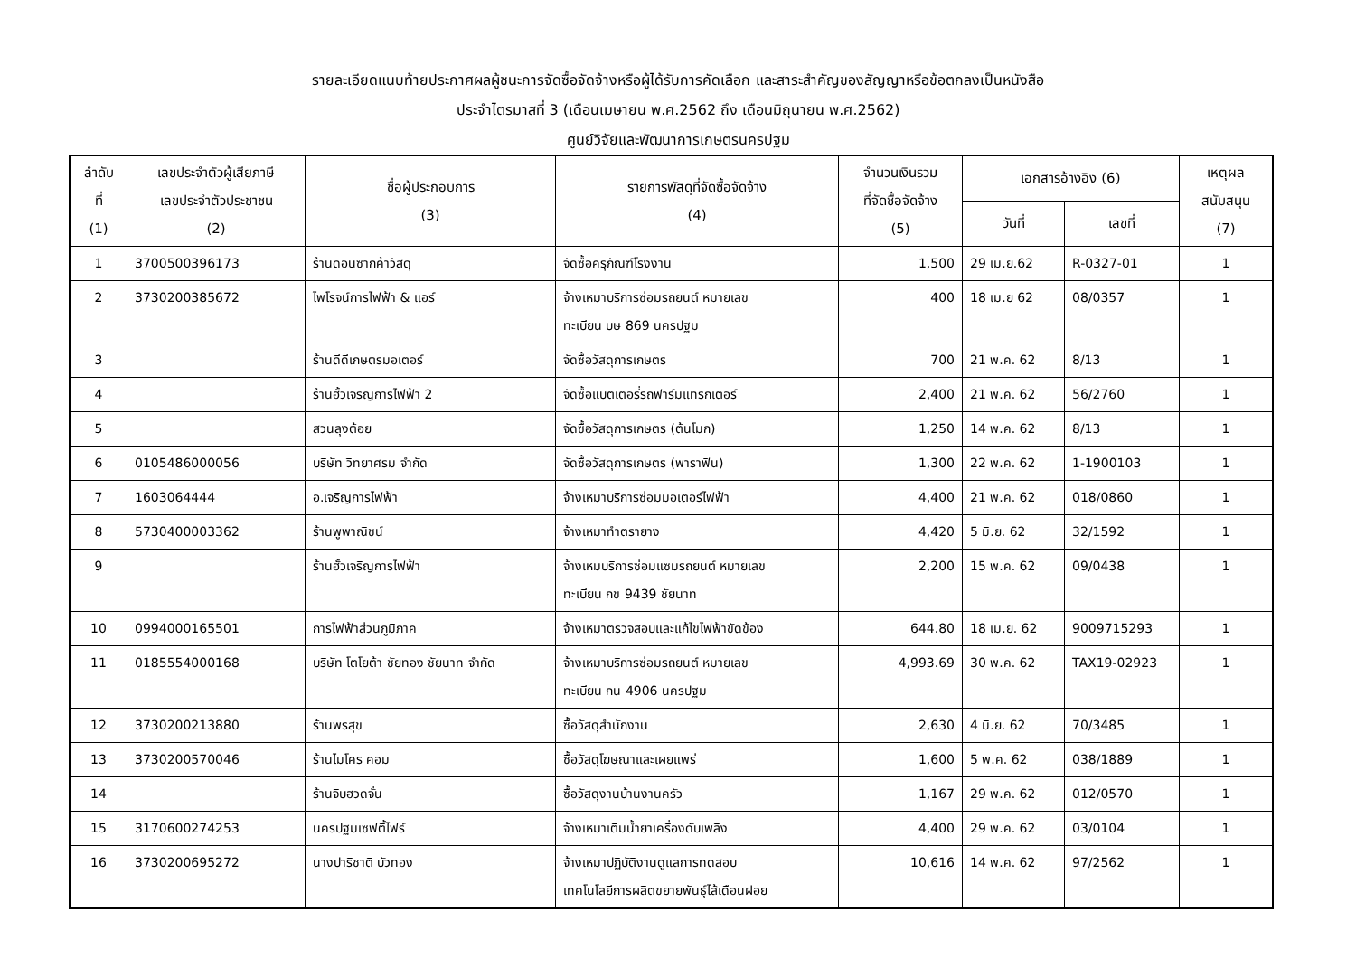รายละเอียดแนบท้ายประกาศผลผู้ชนะการจัดซื้อจัดจ้างหรือผู้ได้รับการคัดเลือก และสาระสำคัญของสัญญาหรือข้อตกลงเป็นหนังสือ
ประจำไตรมาสที่ 3 (เดือนเมษายน พ.ศ.2562 ถึง เดือนมิถุนายน พ.ศ.2562)
ศูนย์วิจัยและพัฒนาการเกษตรนครปฐม
| ลำดับ ที่ (1) | เลขประจำตัวผู้เสียภาษี เลขประจำตัวประชาชน (2) | ชื่อผู้ประกอบการ (3) | รายการพัสดุที่จัดซื้อจัดจ้าง (4) | จำนวนเงินรวม ที่จัดซื้อจัดจ้าง (5) | เอกสารอ้างอิง (6) | | เหตุผล สนับสนุน (7) |
| --- | --- | --- | --- | --- | --- | --- | --- |
| | | | | | วันที่ | เลขที่ | |
| 1 | 3700500396173 | ร้านดอนซากค้าวัสดุ | จัดซื้อครุภัณฑ์โรงงาน | 1,500 | 29 เม.ย.62 | R-0327-01 | 1 |
| 2 | 3730200385672 | ไพโรจน์การไฟฟ้า & แอร์ | จ้างเหมาบริการซ่อมรถยนต์ หมายเลข ทะเบียน บษ 869 นครปฐม | 400 | 18 เม.ย 62 | 08/0357 | 1 |
| 3 | | ร้านดีดีเกษตรมอเตอร์ | จัดซื้อวัสดุการเกษตร | 700 | 21 พ.ค. 62 | 8/13 | 1 |
| 4 | | ร้านฮั้วเจริญการไฟฟ้า 2 | จัดซื้อแบตเตอรี่รถฟาร์มแทรกเตอร์ | 2,400 | 21 พ.ค. 62 | 56/2760 | 1 |
| 5 | | สวนลุงต้อย | จัดซื้อวัสดุการเกษตร (ต้นโมก) | 1,250 | 14 พ.ค. 62 | 8/13 | 1 |
| 6 | 0105486000056 | บริษัท วิทยาศรม จำกัด | จัดซื้อวัสดุการเกษตร (พาราฟิน) | 1,300 | 22 พ.ค. 62 | 1-1900103 | 1 |
| 7 | 1603064444 | อ.เจริญการไฟฟ้า | จ้างเหมาบริการซ่อมมอเตอร์ไฟฟ้า | 4,400 | 21 พ.ค. 62 | 018/0860 | 1 |
| 8 | 5730400003362 | ร้านพูพาณิชน์ | จ้างเหมาทำตรายาง | 4,420 | 5 มิ.ย. 62 | 32/1592 | 1 |
| 9 | | ร้านฮั้วเจริญการไฟฟ้า | จ้างเหมบริการซ่อมแซมรถยนต์ หมายเลข ทะเบียน กข 9439 ชัยนาท | 2,200 | 15 พ.ค. 62 | 09/0438 | 1 |
| 10 | 0994000165501 | การไฟฟ้าส่วนภูมิภาค | จ้างเหมาตรวจสอบและแก้ไขไฟฟ้าขัดข้อง | 644.80 | 18 เม.ย. 62 | 9009715293 | 1 |
| 11 | 0185554000168 | บริษัท โตโยต้า ชัยทอง ชัยนาท จำกัด | จ้างเหมาบริการซ่อมรถยนต์ หมายเลข ทะเบียน กน 4906 นครปฐม | 4,993.69 | 30 พ.ค. 62 | TAX19-02923 | 1 |
| 12 | 3730200213880 | ร้านพรสุข | ซื้อวัสดุสำนักงาน | 2,630 | 4 มิ.ย. 62 | 70/3485 | 1 |
| 13 | 3730200570046 | ร้านไมโคร คอม | ซื้อวัสดุโฆษณาและเผยแพร่ | 1,600 | 5 พ.ค. 62 | 038/1889 | 1 |
| 14 | | ร้านจิบฮวดจั่น | ซื้อวัสดุงานบ้านงานครัว | 1,167 | 29 พ.ค. 62 | 012/0570 | 1 |
| 15 | 3170600274253 | นครปฐมเซฟตี้ไฟร์ | จ้างเหมาเติมน้ำยาเครื่องดับเพลิง | 4,400 | 29 พ.ค. 62 | 03/0104 | 1 |
| 16 | 3730200695272 | นางปาริชาติ บัวทอง | จ้างเหมาปฏิบัติงานดูแลการทดสอบ เทคโนโลยีการผลิตขยายพันธุ์ไส้เดือนฝอย | 10,616 | 14 พ.ค. 62 | 97/2562 | 1 |